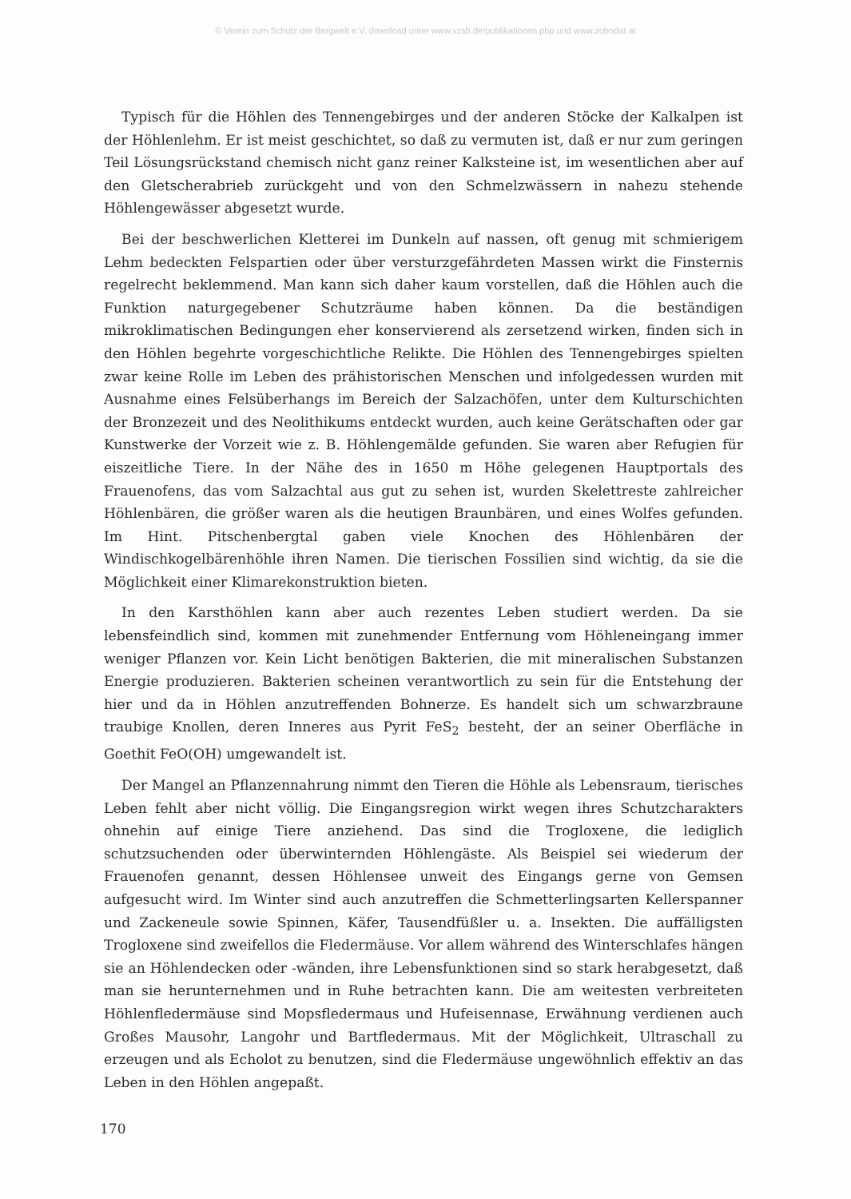© Verein zum Schutz der Bergwelt e.V. download unter www.vzsb.de/publikationen.php und www.zobodat.at
Typisch für die Höhlen des Tennengebirges und der anderen Stöcke der Kalkalpen ist der Höhlenlehm. Er ist meist geschichtet, so daß zu vermuten ist, daß er nur zum geringen Teil Lösungsrückstand chemisch nicht ganz reiner Kalksteine ist, im wesentlichen aber auf den Gletscherabrieb zurückgeht und von den Schmelzwässern in nahezu stehende Höhlengewässer abgesetzt wurde.
Bei der beschwerlichen Kletterei im Dunkeln auf nassen, oft genug mit schmierigem Lehm bedeckten Felspartien oder über versturzgefährdeten Massen wirkt die Finsternis regelrecht beklemmend. Man kann sich daher kaum vorstellen, daß die Höhlen auch die Funktion naturgegebener Schutzräume haben können. Da die beständigen mikroklimatischen Bedingungen eher konservierend als zersetzend wirken, finden sich in den Höhlen begehrte vorgeschichtliche Relikte. Die Höhlen des Tennengebirges spielten zwar keine Rolle im Leben des prähistorischen Menschen und infolgedessen wurden mit Ausnahme eines Felsüberhangs im Bereich der Salzachöfen, unter dem Kulturschichten der Bronzezeit und des Neolithikums entdeckt wurden, auch keine Gerätschaften oder gar Kunstwerke der Vorzeit wie z. B. Höhlengemälde gefunden. Sie waren aber Refugien für eiszeitliche Tiere. In der Nähe des in 1650 m Höhe gelegenen Hauptportals des Frauenofens, das vom Salzachtal aus gut zu sehen ist, wurden Skelettreste zahlreicher Höhlenbären, die größer waren als die heutigen Braunbären, und eines Wolfes gefunden. Im Hint. Pitschenbergtal gaben viele Knochen des Höhlenbären der Windischkogelbärenhöhle ihren Namen. Die tierischen Fossilien sind wichtig, da sie die Möglichkeit einer Klimarekonstruktion bieten.
In den Karsthöhlen kann aber auch rezentes Leben studiert werden. Da sie lebensfeindlich sind, kommen mit zunehmender Entfernung vom Höhleneingang immer weniger Pflanzen vor. Kein Licht benötigen Bakterien, die mit mineralischen Substanzen Energie produzieren. Bakterien scheinen verantwortlich zu sein für die Entstehung der hier und da in Höhlen anzutreffenden Bohnerze. Es handelt sich um schwarzbraune traubige Knollen, deren Inneres aus Pyrit FeS<sub>2</sub> besteht, der an seiner Oberfläche in Goethit FeO(OH) umgewandelt ist.
Der Mangel an Pflanzennahrung nimmt den Tieren die Höhle als Lebensraum, tierisches Leben fehlt aber nicht völlig. Die Eingangsregion wirkt wegen ihres Schutzcharakters ohnehin auf einige Tiere anziehend. Das sind die Trogloxene, die lediglich schutzsuchenden oder überwinternden Höhlengäste. Als Beispiel sei wiederum der Frauenofen genannt, dessen Höhlensee unweit des Eingangs gerne von Gemsen aufgesucht wird. Im Winter sind auch anzutreffen die Schmetterlingsarten Kellerspanner und Zackeneule sowie Spinnen, Käfer, Tausendfüßler u. a. Insekten. Die auffälligsten Trogloxene sind zweifellos die Fledermäuse. Vor allem während des Winterschlafes hängen sie an Höhlendecken oder -wänden, ihre Lebensfunktionen sind so stark herabgesetzt, daß man sie herunternehmen und in Ruhe betrachten kann. Die am weitesten verbreiteten Höhlenfledermäuse sind Mopsfledermaus und Hufeisennase, Erwähnung verdienen auch Großes Mausohr, Langohr und Bartfledermaus. Mit der Möglichkeit, Ultraschall zu erzeugen und als Echolot zu benutzen, sind die Fledermäuse ungewöhnlich effektiv an das Leben in den Höhlen angepaßt.
170